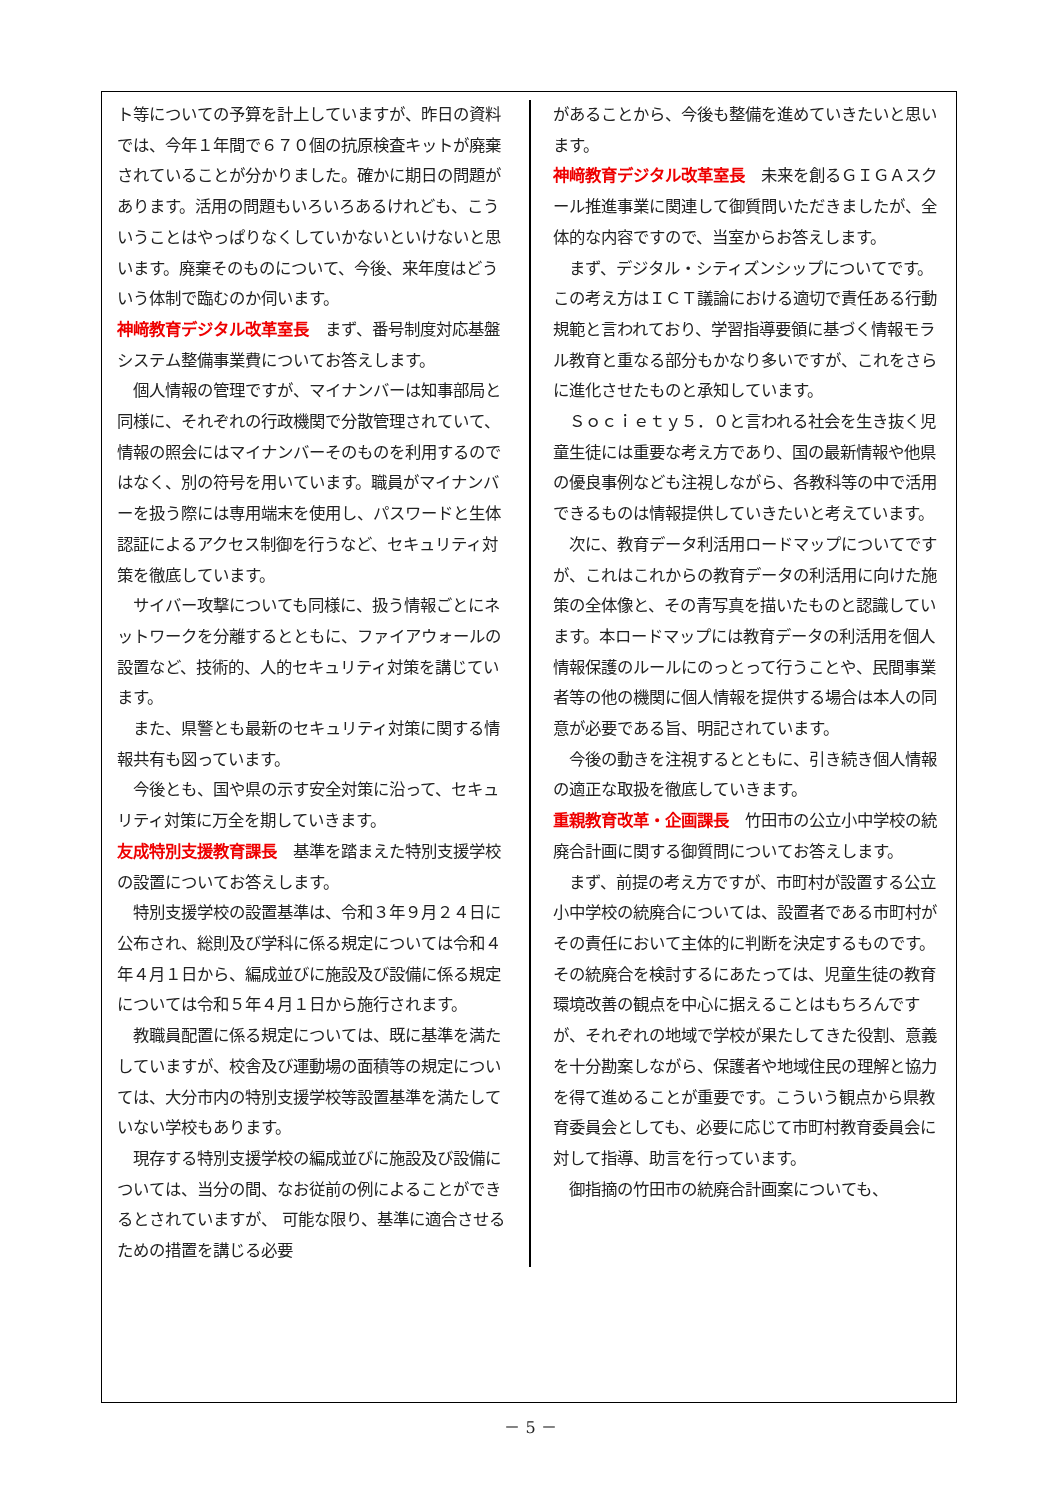ト等についての予算を計上していますが、昨日の資料では、今年１年間で６７０個の抗原検査キットが廃棄されていることが分かりました。確かに期日の問題があります。活用の問題もいろいろあるけれども、こういうことはやっぱりなくしていかないといけないと思います。廃棄そのものについて、今後、来年度はどういう体制で臨むのか伺います。
神﨑教育デジタル改革室長　まず、番号制度対応基盤システム整備事業費についてお答えします。
個人情報の管理ですが、マイナンバーは知事部局と同様に、それぞれの行政機関で分散管理されていて、情報の照会にはマイナンバーそのものを利用するのではなく、別の符号を用いています。職員がマイナンバーを扱う際には専用端末を使用し、パスワードと生体認証によるアクセス制御を行うなど、セキュリティ対策を徹底しています。
サイバー攻撃についても同様に、扱う情報ごとにネットワークを分離するとともに、ファイアウォールの設置など、技術的、人的セキュリティ対策を講じています。
また、県警とも最新のセキュリティ対策に関する情報共有も図っています。
今後とも、国や県の示す安全対策に沿って、セキュリティ対策に万全を期していきます。
友成特別支援教育課長　基準を踏まえた特別支援学校の設置についてお答えします。
特別支援学校の設置基準は、令和３年９月２４日に公布され、総則及び学科に係る規定については令和４年４月１日から、編成並びに施設及び設備に係る規定については令和５年４月１日から施行されます。
教職員配置に係る規定については、既に基準を満たしていますが、校舎及び運動場の面積等の規定については、大分市内の特別支援学校等設置基準を満たしていない学校もあります。
現存する特別支援学校の編成並びに施設及び設備については、当分の間、なお従前の例によることができるとされていますが、 可能な限り、基準に適合させるための措置を講じる必要
があることから、今後も整備を進めていきたいと思います。
神﨑教育デジタル改革室長　未来を創るＧＩＧＡスクール推進事業に関連して御質問いただきましたが、全体的な内容ですので、当室からお答えします。
まず、デジタル・シティズンシップについてです。この考え方はＩＣＴ議論における適切で責任ある行動規範と言われており、学習指導要領に基づく情報モラル教育と重なる部分もかなり多いですが、これをさらに進化させたものと承知しています。
Ｓｏｃｉｅｔｙ５．０と言われる社会を生き抜く児童生徒には重要な考え方であり、国の最新情報や他県の優良事例なども注視しながら、各教科等の中で活用できるものは情報提供していきたいと考えています。
次に、教育データ利活用ロードマップについてですが、これはこれからの教育データの利活用に向けた施策の全体像と、その青写真を描いたものと認識しています。本ロードマップには教育データの利活用を個人情報保護のルールにのっとって行うことや、民間事業者等の他の機関に個人情報を提供する場合は本人の同意が必要である旨、明記されています。
今後の動きを注視するとともに、引き続き個人情報の適正な取扱を徹底していきます。
重親教育改革・企画課長　竹田市の公立小中学校の統廃合計画に関する御質問についてお答えします。
まず、前提の考え方ですが、市町村が設置する公立小中学校の統廃合については、設置者である市町村がその責任において主体的に判断を決定するものです。その統廃合を検討するにあたっては、児童生徒の教育環境改善の観点を中心に据えることはもちろんですが、それぞれの地域で学校が果たしてきた役割、意義を十分勘案しながら、保護者や地域住民の理解と協力を得て進めることが重要です。こういう観点から県教育委員会としても、必要に応じて市町村教育委員会に対して指導、助言を行っています。
御指摘の竹田市の統廃合計画案についても、
－ 5 －